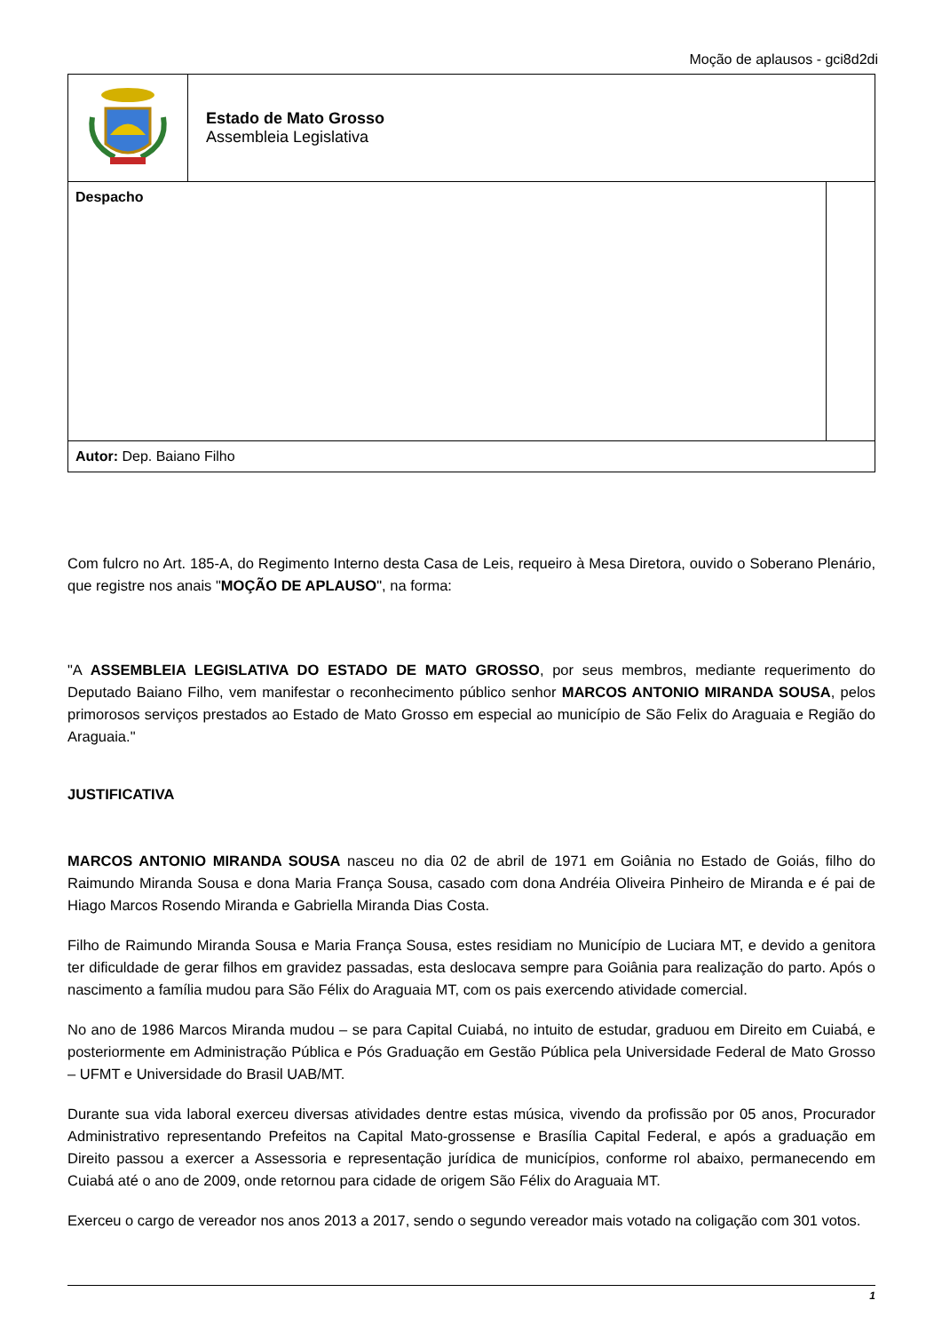Moção de aplausos - gci8d2di
| | Estado de Mato Grosso Assembleia Legislativa | |
| Despacho | | |
| Autor: Dep. Baiano Filho | | |
Com fulcro no Art. 185-A, do Regimento Interno desta Casa de Leis, requeiro à Mesa Diretora, ouvido o Soberano Plenário, que registre nos anais "MOÇÃO DE APLAUSO", na forma:
"A ASSEMBLEIA LEGISLATIVA DO ESTADO DE MATO GROSSO, por seus membros, mediante requerimento do Deputado Baiano Filho, vem manifestar o reconhecimento público senhor MARCOS ANTONIO MIRANDA SOUSA, pelos primorosos serviços prestados ao Estado de Mato Grosso em especial ao município de São Felix do Araguaia e Região do Araguaia."
JUSTIFICATIVA
MARCOS ANTONIO MIRANDA SOUSA nasceu no dia 02 de abril de 1971 em Goiânia no Estado de Goiás, filho do Raimundo Miranda Sousa e dona Maria França Sousa, casado com dona Andréia Oliveira Pinheiro de Miranda e é pai de Hiago Marcos Rosendo Miranda e Gabriella Miranda Dias Costa.
Filho de Raimundo Miranda Sousa e Maria França Sousa, estes residiam no Município de Luciara MT, e devido a genitora ter dificuldade de gerar filhos em gravidez passadas, esta deslocava sempre para Goiânia para realização do parto. Após o nascimento a família mudou para São Félix do Araguaia MT, com os pais exercendo atividade comercial.
No ano de 1986 Marcos Miranda mudou – se para Capital Cuiabá, no intuito de estudar, graduou em Direito em Cuiabá, e posteriormente em Administração Pública e Pós Graduação em Gestão Pública pela Universidade Federal de Mato Grosso – UFMT e Universidade do Brasil UAB/MT.
Durante sua vida laboral exerceu diversas atividades dentre estas música, vivendo da profissão por 05 anos, Procurador Administrativo representando Prefeitos na Capital Mato-grossense e Brasília Capital Federal, e após a graduação em Direito passou a exercer a Assessoria e representação jurídica de municípios, conforme rol abaixo, permanecendo em Cuiabá até o ano de 2009, onde retornou para cidade de origem São Félix do Araguaia MT.
Exerceu o cargo de vereador nos anos 2013 a 2017, sendo o segundo vereador mais votado na coligação com 301 votos.
1